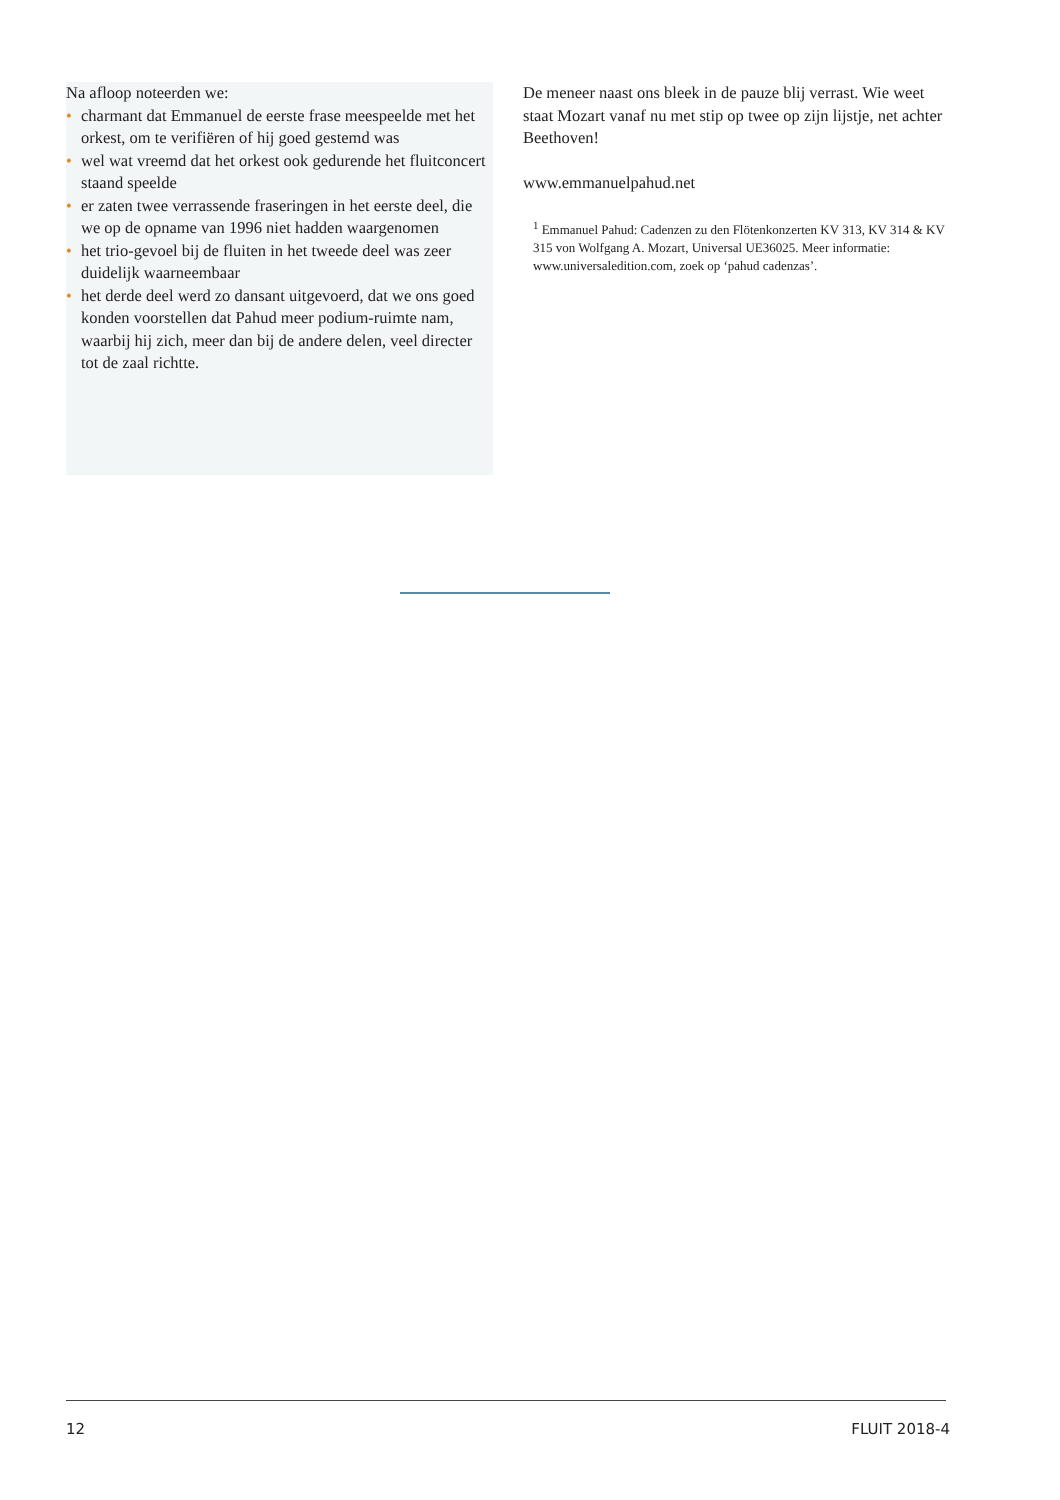Na afloop noteerden we:
• charmant dat Emmanuel de eerste frase meespeelde met het orkest, om te verifiëren of hij goed gestemd was
• wel wat vreemd dat het orkest ook gedurende het fluitconcert staand speelde
• er zaten twee verrassende fraseringen in het eerste deel, die we op de opname van 1996 niet hadden waargenomen
• het trio-gevoel bij de fluiten in het tweede deel was zeer duidelijk waarneembaar
• het derde deel werd zo dansant uitgevoerd, dat we ons goed konden voorstellen dat Pahud meer podium-ruimte nam, waarbij hij zich, meer dan bij de andere delen, veel directer tot de zaal richtte.
De meneer naast ons bleek in de pauze blij verrast. Wie weet staat Mozart vanaf nu met stip op twee op zijn lijstje, net achter Beethoven!
www.emmanuelpahud.net
<sup>1</sup> Emmanuel Pahud: Cadenzen zu den Flötenkonzerten KV 313, KV 314 & KV 315 von Wolfgang A. Mozart, Universal UE36025. Meer informatie: www.universaledition.com, zoek op ‘pahud cadenzas’.
12 FLUIT 2018-4